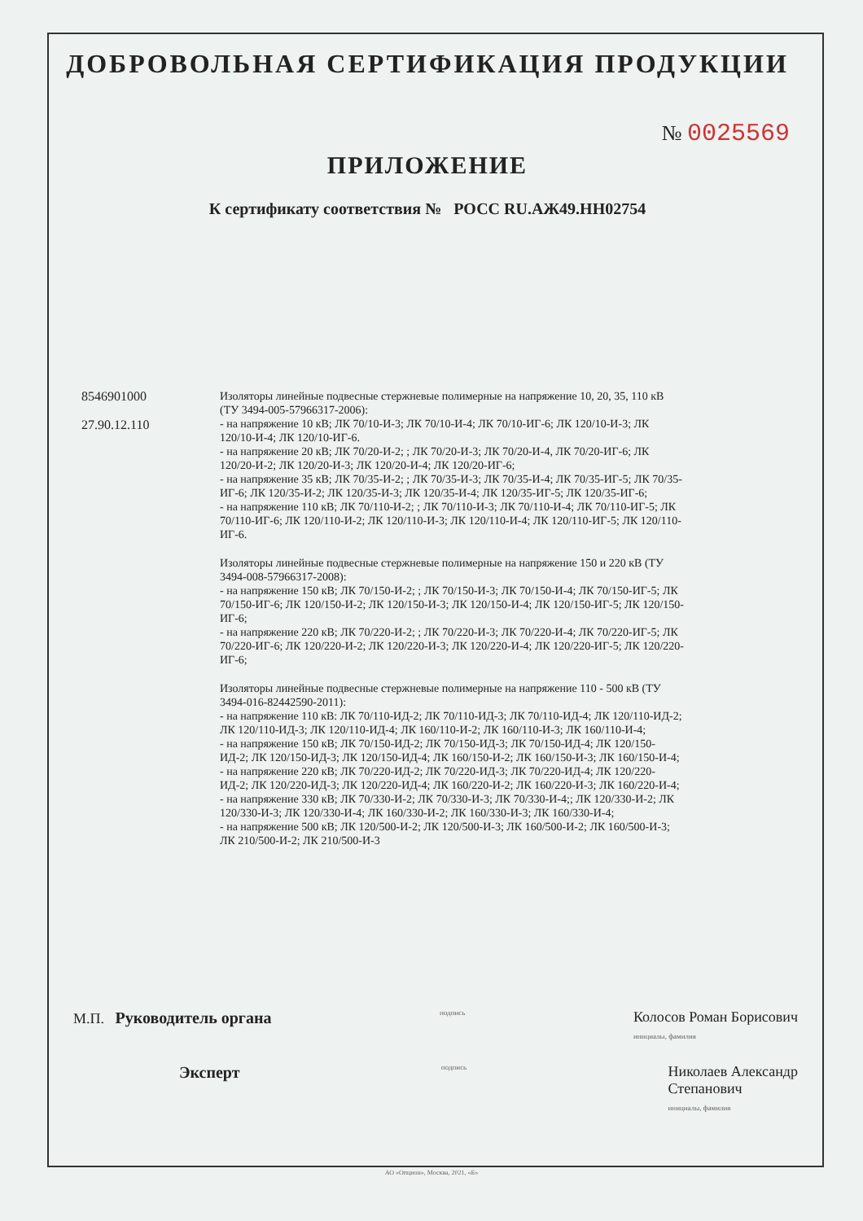ДОБРОВОЛЬНАЯ СЕРТИФИКАЦИЯ ПРОДУКЦИИ
№ 0025569
ПРИЛОЖЕНИЕ
К сертификату соответствия № РОСС RU.АЖ49.НН02754
8546901000
27.90.12.110
Изоляторы линейные подвесные стержневые полимерные на напряжение 10, 20, 35, 110 кВ (ТУ 3494-005-57966317-2006):
- на напряжение 10 кВ; ЛК 70/10-И-3; ЛК 70/10-И-4; ЛК 70/10-ИГ-6; ЛК 120/10-И-3; ЛК 120/10-И-4; ЛК 120/10-ИГ-6.
- на напряжение 20 кВ; ЛК 70/20-И-2; ; ЛК 70/20-И-3; ЛК 70/20-И-4, ЛК 70/20-ИГ-6; ЛК 120/20-И-2; ЛК 120/20-И-3; ЛК 120/20-И-4; ЛК 120/20-ИГ-6;
- на напряжение 35 кВ; ЛК 70/35-И-2; ; ЛК 70/35-И-3; ЛК 70/35-И-4; ЛК 70/35-ИГ-5; ЛК 70/35-ИГ-6; ЛК 120/35-И-2; ЛК 120/35-И-3; ЛК 120/35-И-4; ЛК 120/35-ИГ-5; ЛК 120/35-ИГ-6;
- на напряжение 110 кВ; ЛК 70/110-И-2; ; ЛК 70/110-И-3; ЛК 70/110-И-4; ЛК 70/110-ИГ-5; ЛК 70/110-ИГ-6; ЛК 120/110-И-2; ЛК 120/110-И-3; ЛК 120/110-И-4; ЛК 120/110-ИГ-5; ЛК 120/110-ИГ-6.
Изоляторы линейные подвесные стержневые полимерные на напряжение 150 и 220 кВ (ТУ 3494-008-57966317-2008):
- на напряжение 150 кВ; ЛК 70/150-И-2; ; ЛК 70/150-И-3; ЛК 70/150-И-4; ЛК 70/150-ИГ-5; ЛК 70/150-ИГ-6; ЛК 120/150-И-2; ЛК 120/150-И-3; ЛК 120/150-И-4; ЛК 120/150-ИГ-5; ЛК 120/150-ИГ-6;
- на напряжение 220 кВ; ЛК 70/220-И-2; ; ЛК 70/220-И-3; ЛК 70/220-И-4; ЛК 70/220-ИГ-5; ЛК 70/220-ИГ-6; ЛК 120/220-И-2; ЛК 120/220-И-3; ЛК 120/220-И-4; ЛК 120/220-ИГ-5; ЛК 120/220-ИГ-6;
Изоляторы линейные подвесные стержневые полимерные на напряжение 110 - 500 кВ (ТУ 3494-016-82442590-2011):
- на напряжение 110 кВ: ЛК 70/110-ИД-2; ЛК 70/110-ИД-3; ЛК 70/110-ИД-4; ЛК 120/110-ИД-2; ЛК 120/110-ИД-3; ЛК 120/110-ИД-4; ЛК 160/110-И-2; ЛК 160/110-И-3; ЛК 160/110-И-4;
- на напряжение 150 кВ; ЛК 70/150-ИД-2; ЛК 70/150-ИД-3; ЛК 70/150-ИД-4; ЛК 120/150-ИД-2; ЛК 120/150-ИД-3; ЛК 120/150-ИД-4; ЛК 160/150-И-2; ЛК 160/150-И-3; ЛК 160/150-И-4;
- на напряжение 220 кВ; ЛК 70/220-ИД-2; ЛК 70/220-ИД-3; ЛК 70/220-ИД-4; ЛК 120/220-ИД-2; ЛК 120/220-ИД-3; ЛК 120/220-ИД-4; ЛК 160/220-И-2; ЛК 160/220-И-3; ЛК 160/220-И-4;
- на напряжение 330 кВ; ЛК 70/330-И-2; ЛК 70/330-И-3; ЛК 70/330-И-4;; ЛК 120/330-И-2; ЛК 120/330-И-3; ЛК 120/330-И-4; ЛК 160/330-И-2; ЛК 160/330-И-3; ЛК 160/330-И-4;
- на напряжение 500 кВ; ЛК 120/500-И-2; ЛК 120/500-И-3; ЛК 160/500-И-2; ЛК 160/500-И-3; ЛК 210/500-И-2; ЛК 210/500-И-3
М.П. Руководитель органа
подпись
Колосов Роман Борисович
инициалы, фамилия
Эксперт
подпись
Николаев Александр
Степанович
инициалы, фамилия
АО «Опцион», Москва, 2021, «Б»